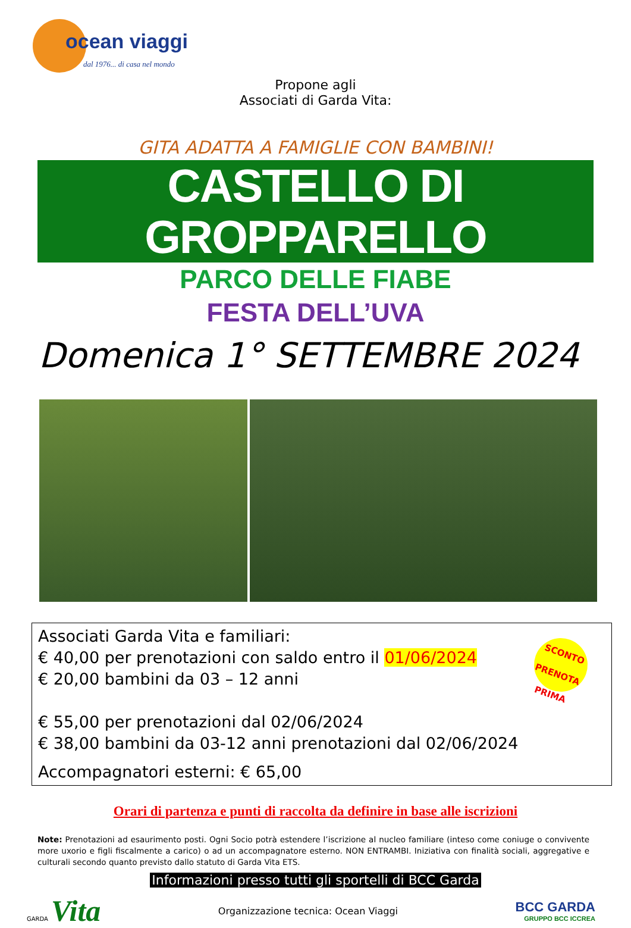ocean viaggi
dal 1976... di casa nel mondo
Propone agli
Associati di Garda Vita:
GITA ADATTA A FAMIGLIE CON BAMBINI!
CASTELLO DI GROPPARELLO
PARCO DELLE FIABE
FESTA DELL’UVA
Domenica 1° SETTEMBRE 2024
SCONTO PRENOTA PRIMA
Associati Garda Vita e familiari:
€ 40,00 per prenotazioni con saldo entro il 01/06/2024
€ 20,00 bambini da 03 – 12 anni
€ 55,00 per prenotazioni dal 02/06/2024
€ 38,00 bambini da 03-12 anni prenotazioni dal 02/06/2024
Accompagnatori esterni: € 65,00
Orari di partenza e punti di raccolta da definire in base alle iscrizioni
Note: Prenotazioni ad esaurimento posti. Ogni Socio potrà estendere l’iscrizione al nucleo familiare (inteso come coniuge o convivente more uxorio e figli fiscalmente a carico) o ad un accompagnatore esterno. NON ENTRAMBI. Iniziativa con finalità sociali, aggregative e culturali secondo quanto previsto dallo statuto di Garda Vita ETS.
Informazioni presso tutti gli sportelli di BCC Garda
GARDA Vita
Organizzazione tecnica: Ocean Viaggi
BCC GARDA
GRUPPO BCC ICCREA